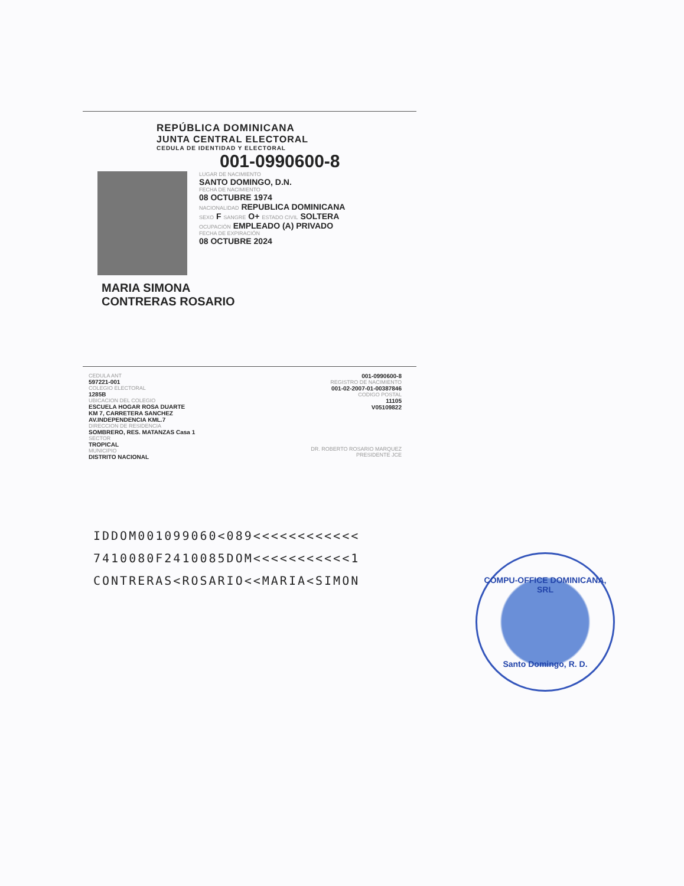REPÚBLICA DOMINICANA
JUNTA CENTRAL ELECTORAL
CEDULA DE IDENTIDAD Y ELECTORAL
001-0990600-8
LUGAR DE NACIMIENTO
SANTO DOMINGO, D.N.
FECHA DE NACIMIENTO
08 OCTUBRE 1974
NACIONALIDAD REPUBLICA DOMINICANA
SEXO F SANGRE O+ ESTADO CIVIL SOLTERA
OCUPACIÓN EMPLEADO (A) PRIVADO
FECHA DE EXPIRACIÓN
08 OCTUBRE 2024
MARIA SIMONA
CONTRERAS ROSARIO
CEDULA ANT
597221-001
COLEGIO ELECTORAL
1285B
UBICACION DEL COLEGIO
ESCUELA HOGAR ROSA DUARTE
KM 7, CARRETERA SANCHEZ
AV.INDEPENDENCIA KML.7
DIRECCION DE RESIDENCIA
SOMBRERO, RES. MATANZAS Casa 1
SECTOR
TROPICAL
MUNICIPIO
DISTRITO NACIONAL
001-0990600-8
REGISTRO DE NACIMIENTO
001-02-2007-01-00387846
CODIGO POSTAL
11105
V05109822
DR. ROBERTO ROSARIO MARQUEZ
PRESIDENTE JCE
IDDOM001099060<089<<<<<<<<<<<<
7410080F2410085DOM<<<<<<<<<<<1
CONTRERAS<ROSARIO<<MARIA<SIMON
COMPU-OFFICE DOMINICANA, SRL
Santo Domingo, R. D.